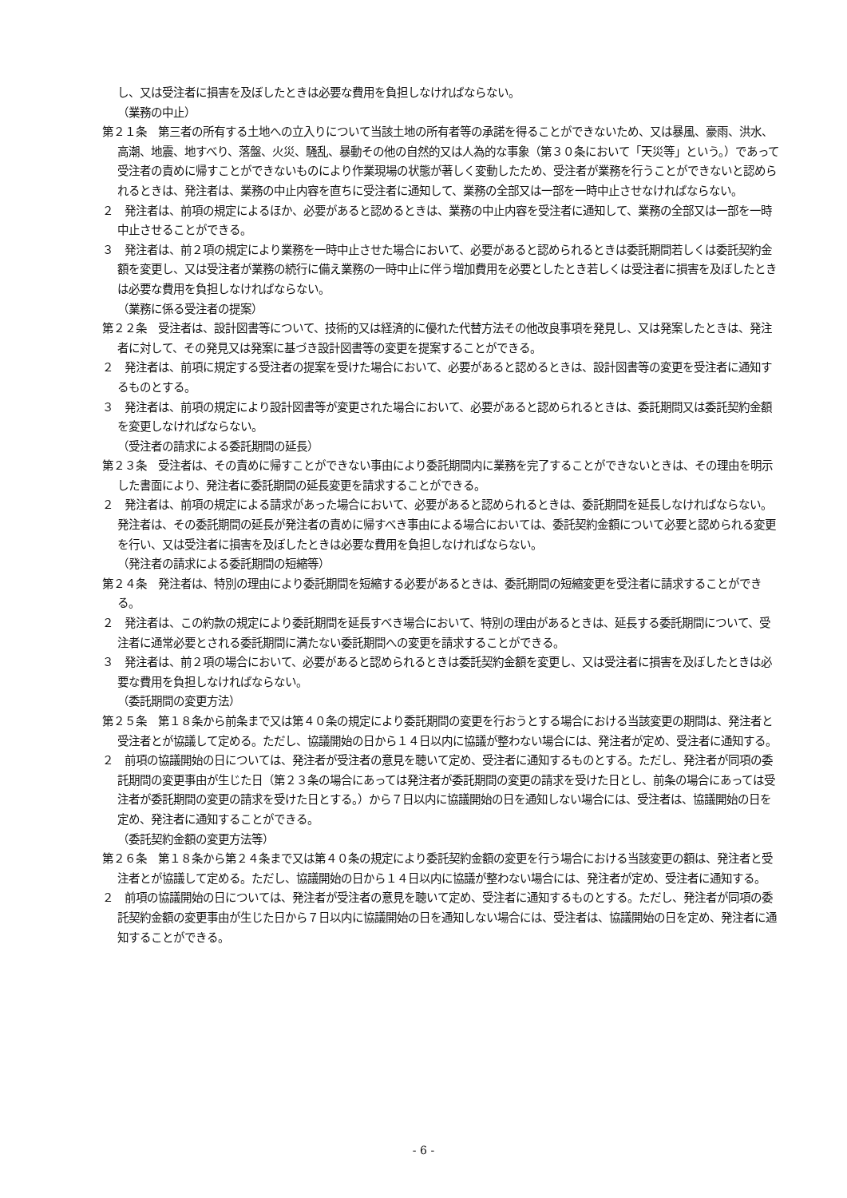し、又は受注者に損害を及ぼしたときは必要な費用を負担しなければならない。
（業務の中止）
第２１条　第三者の所有する土地への立入りについて当該土地の所有者等の承諾を得ることができないため、又は暴風、豪雨、洪水、高潮、地震、地すべり、落盤、火災、騒乱、暴動その他の自然的又は人為的な事象（第３０条において「天災等」という。）であって受注者の責めに帰すことができないものにより作業現場の状態が著しく変動したため、受注者が業務を行うことができないと認められるときは、発注者は、業務の中止内容を直ちに受注者に通知して、業務の全部又は一部を一時中止させなければならない。
２　発注者は、前項の規定によるほか、必要があると認めるときは、業務の中止内容を受注者に通知して、業務の全部又は一部を一時中止させることができる。
３　発注者は、前２項の規定により業務を一時中止させた場合において、必要があると認められるときは委託期間若しくは委託契約金額を変更し、又は受注者が業務の続行に備え業務の一時中止に伴う増加費用を必要としたとき若しくは受注者に損害を及ぼしたときは必要な費用を負担しなければならない。
（業務に係る受注者の提案）
第２２条　受注者は、設計図書等について、技術的又は経済的に優れた代替方法その他改良事項を発見し、又は発案したときは、発注者に対して、その発見又は発案に基づき設計図書等の変更を提案することができる。
２　発注者は、前項に規定する受注者の提案を受けた場合において、必要があると認めるときは、設計図書等の変更を受注者に通知するものとする。
３　発注者は、前項の規定により設計図書等が変更された場合において、必要があると認められるときは、委託期間又は委託契約金額を変更しなければならない。
（受注者の請求による委託期間の延長）
第２３条　受注者は、その責めに帰すことができない事由により委託期間内に業務を完了することができないときは、その理由を明示した書面により、発注者に委託期間の延長変更を請求することができる。
２　発注者は、前項の規定による請求があった場合において、必要があると認められるときは、委託期間を延長しなければならない。発注者は、その委託期間の延長が発注者の責めに帰すべき事由による場合においては、委託契約金額について必要と認められる変更を行い、又は受注者に損害を及ぼしたときは必要な費用を負担しなければならない。
（発注者の請求による委託期間の短縮等）
第２４条　発注者は、特別の理由により委託期間を短縮する必要があるときは、委託期間の短縮変更を受注者に請求することができる。
２　発注者は、この約款の規定により委託期間を延長すべき場合において、特別の理由があるときは、延長する委託期間について、受注者に通常必要とされる委託期間に満たない委託期間への変更を請求することができる。
３　発注者は、前２項の場合において、必要があると認められるときは委託契約金額を変更し、又は受注者に損害を及ぼしたときは必要な費用を負担しなければならない。
（委託期間の変更方法）
第２５条　第１８条から前条まで又は第４０条の規定により委託期間の変更を行おうとする場合における当該変更の期間は、発注者と受注者とが協議して定める。ただし、協議開始の日から１４日以内に協議が整わない場合には、発注者が定め、受注者に通知する。
２　前項の協議開始の日については、発注者が受注者の意見を聴いて定め、受注者に通知するものとする。ただし、発注者が同項の委託期間の変更事由が生じた日（第２３条の場合にあっては発注者が委託期間の変更の請求を受けた日とし、前条の場合にあっては受注者が委託期間の変更の請求を受けた日とする。）から７日以内に協議開始の日を通知しない場合には、受注者は、協議開始の日を定め、発注者に通知することができる。
（委託契約金額の変更方法等）
第２６条　第１８条から第２４条まで又は第４０条の規定により委託契約金額の変更を行う場合における当該変更の額は、発注者と受注者とが協議して定める。ただし、協議開始の日から１４日以内に協議が整わない場合には、発注者が定め、受注者に通知する。
２　前項の協議開始の日については、発注者が受注者の意見を聴いて定め、受注者に通知するものとする。ただし、発注者が同項の委託契約金額の変更事由が生じた日から７日以内に協議開始の日を通知しない場合には、受注者は、協議開始の日を定め、発注者に通知することができる。
- 6 -